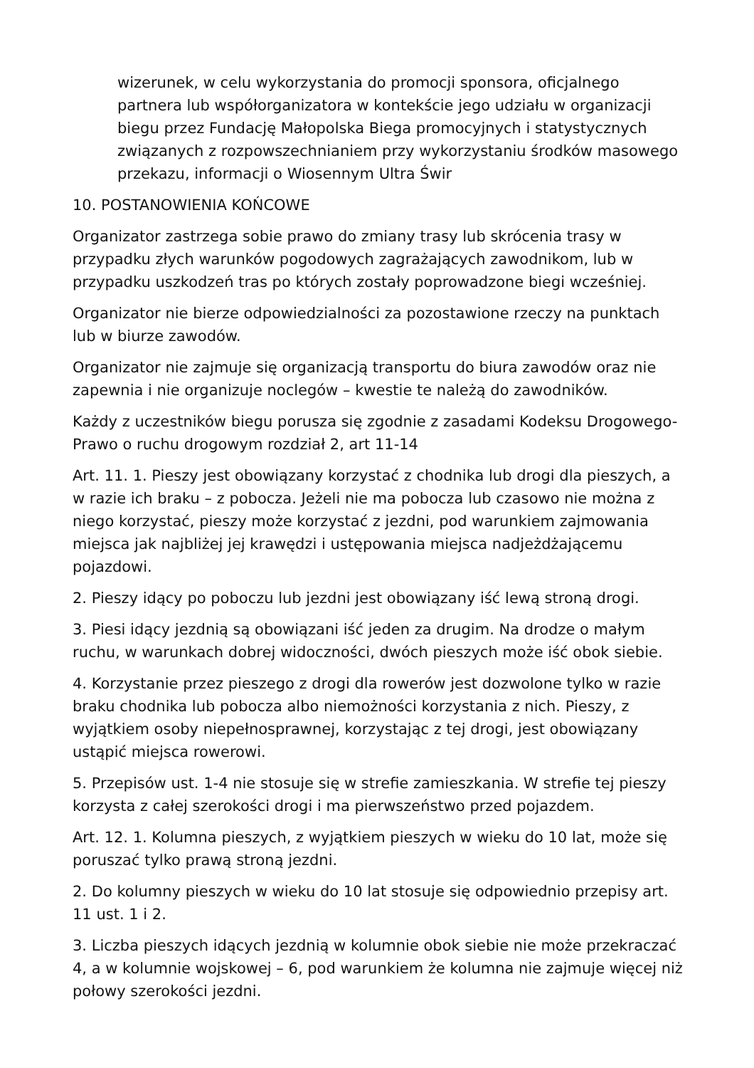wizerunek, w celu wykorzystania do promocji sponsora, oficjalnego partnera lub współorganizatora w kontekście jego udziału w organizacji biegu przez Fundację Małopolska Biega promocyjnych i statystycznych związanych z rozpowszechnianiem przy wykorzystaniu środków masowego przekazu, informacji o Wiosennym Ultra Świr
10. POSTANOWIENIA KOŃCOWE
Organizator zastrzega sobie prawo do zmiany trasy lub skrócenia trasy w przypadku złych warunków pogodowych zagrażających zawodnikom, lub w przypadku uszkodzeń tras po których zostały poprowadzone biegi wcześniej.
Organizator nie bierze odpowiedzialności za pozostawione rzeczy na punktach lub w biurze zawodów.
Organizator nie zajmuje się organizacją transportu do biura zawodów oraz nie zapewnia i nie organizuje noclegów – kwestie te należą do zawodników.
Każdy z uczestników biegu porusza się zgodnie z zasadami Kodeksu Drogowego- Prawo o ruchu drogowym rozdział 2, art 11-14
Art. 11. 1. Pieszy jest obowiązany korzystać z chodnika lub drogi dla pieszych, a w razie ich braku – z pobocza. Jeżeli nie ma pobocza lub czasowo nie można z niego korzystać, pieszy może korzystać z jezdni, pod warunkiem zajmowania miejsca jak najbliżej jej krawędzi i ustępowania miejsca nadjeżdżającemu pojazdowi.
2. Pieszy idący po poboczu lub jezdni jest obowiązany iść lewą stroną drogi.
3. Piesi idący jezdnią są obowiązani iść jeden za drugim. Na drodze o małym ruchu, w warunkach dobrej widoczności, dwóch pieszych może iść obok siebie.
4. Korzystanie przez pieszego z drogi dla rowerów jest dozwolone tylko w razie braku chodnika lub pobocza albo niemożności korzystania z nich. Pieszy, z wyjątkiem osoby niepełnosprawnej, korzystając z tej drogi, jest obowiązany ustąpić miejsca rowerowi.
5. Przepisów ust. 1-4 nie stosuje się w strefie zamieszkania. W strefie tej pieszy korzysta z całej szerokości drogi i ma pierwszeństwo przed pojazdem.
Art. 12. 1. Kolumna pieszych, z wyjątkiem pieszych w wieku do 10 lat, może się poruszać tylko prawą stroną jezdni.
2. Do kolumny pieszych w wieku do 10 lat stosuje się odpowiednio przepisy art. 11 ust. 1 i 2.
3. Liczba pieszych idących jezdnią w kolumnie obok siebie nie może przekraczać 4, a w kolumnie wojskowej – 6, pod warunkiem że kolumna nie zajmuje więcej niż połowy szerokości jezdni.